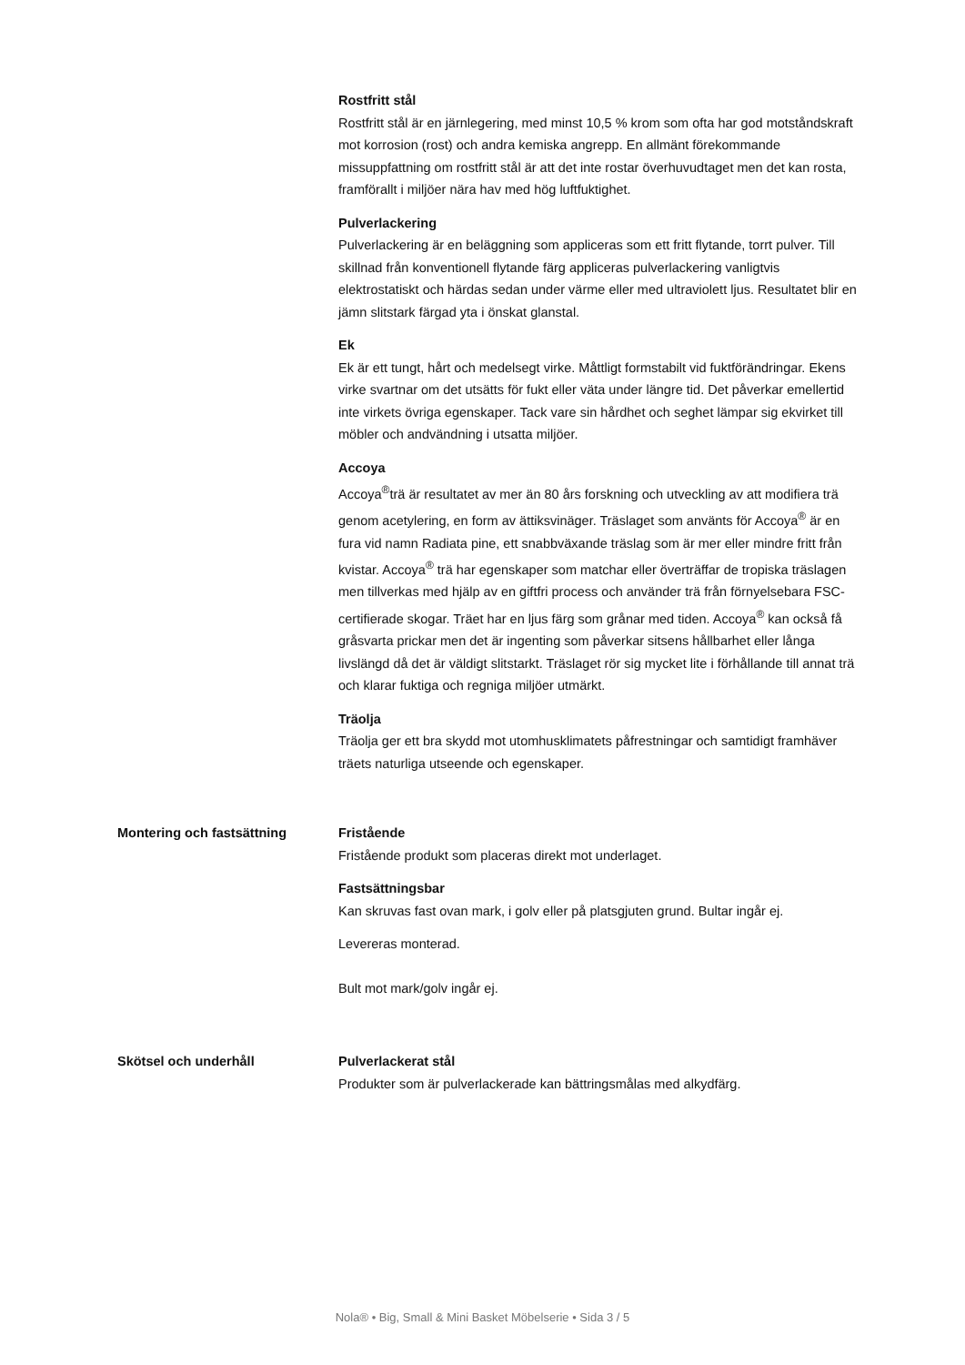Rostfritt stål
Rostfritt stål är en järnlegering, med minst 10,5 % krom som ofta har god motståndskraft mot korrosion (rost) och andra kemiska angrepp. En allmänt förekommande missuppfattning om rostfritt stål är att det inte rostar överhuvudtaget men det kan rosta, framförallt i miljöer nära hav med hög luftfuktighet.
Pulverlackering
Pulverlackering är en beläggning som appliceras som ett fritt flytande, torrt pulver. Till skillnad från konventionell flytande färg appliceras pulverlackering vanligtvis elektrostatiskt och härdas sedan under värme eller med ultraviolett ljus. Resultatet blir en jämn slitstark färgad yta i önskat glanstal.
Ek
Ek är ett tungt, hårt och medelsegt virke. Måttligt formstabilt vid fuktförändringar. Ekens virke svartnar om det utsätts för fukt eller väta under längre tid. Det påverkar emellertid inte virkets övriga egenskaper. Tack vare sin hårdhet och seghet lämpar sig ekvirket till möbler och andvändning i utsatta miljöer.
Accoya
Accoya<sup>®</sup>trä är resultatet av mer än 80 års forskning och utveckling av att modifiera trä genom acetylering, en form av ättiksvinäger. Träslaget som använts för Accoya<sup>®</sup> är en fura vid namn Radiata pine, ett snabbväxande träslag som är mer eller mindre fritt från kvistar. Accoya<sup>®</sup> trä har egenskaper som matchar eller överträffar de tropiska träslagen men tillverkas med hjälp av en giftfri process och använder trä från förnyelsebara FSC-certifierade skogar. Träet har en ljus färg som grånar med tiden. Accoya<sup>®</sup> kan också få gråsvarta prickar men det är ingenting som påverkar sitsens hållbarhet eller långa livslängd då det är väldigt slitstarkt. Träslaget rör sig mycket lite i förhållande till annat trä och klarar fuktiga och regniga miljöer utmärkt.
Träolja
Träolja ger ett bra skydd mot utomhusklimatets påfrestningar och samtidigt framhäver träets naturliga utseende och egenskaper.
Montering och fastsättning Fristående
Fristående produkt som placeras direkt mot underlaget.
Fastsättningsbar
Kan skruvas fast ovan mark, i golv eller på platsgjuten grund. Bultar ingår ej.
Levereras monterad.
Bult mot mark/golv ingår ej.
Skötsel och underhåll Pulverlackerat stål
Produkter som är pulverlackerade kan bättringsmålas med alkydfärg.
Nola® • Big, Small & Mini Basket Möbelserie • Sida 3 / 5